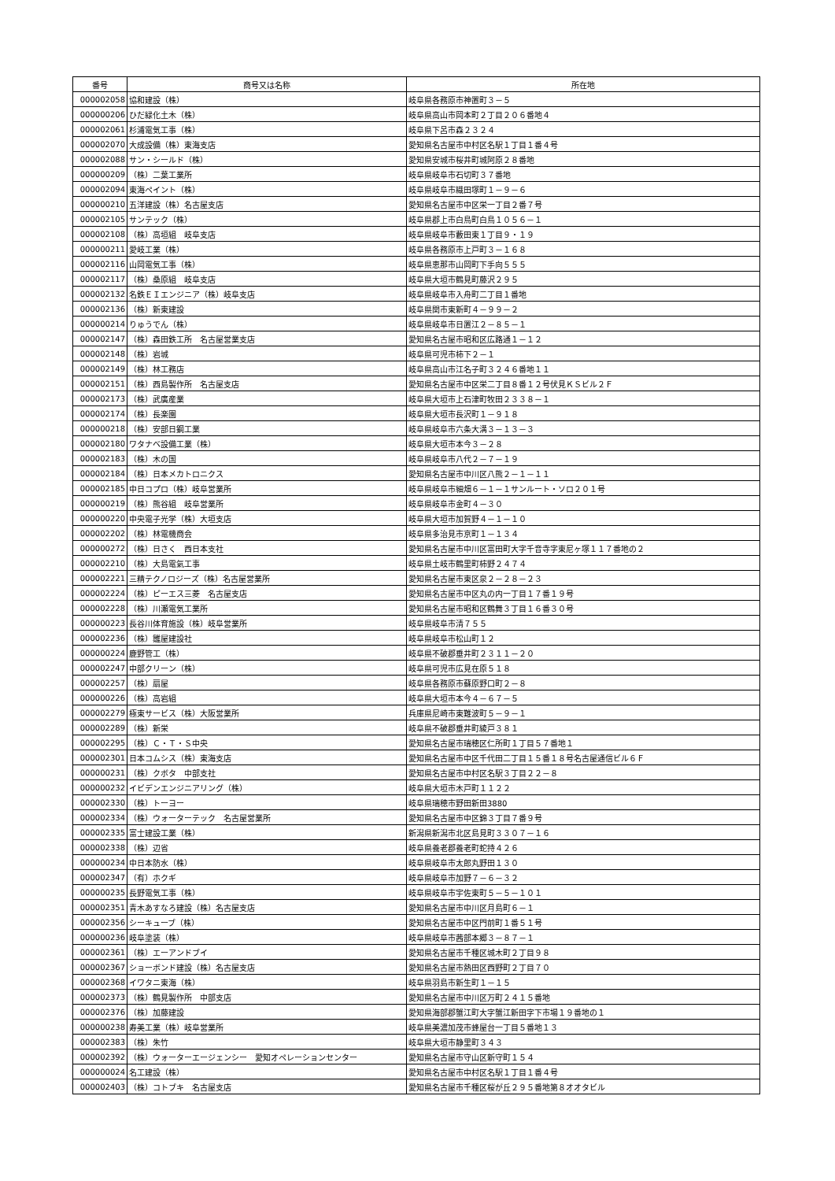| 番号 | 商号又は名称 | 所在地 |
| --- | --- | --- |
| 000002058 | 協和建設（株） | 岐阜県各務原市神置町３－５ |
| 000000206 | ひだ緑化土木（株） | 岐阜県高山市岡本町２丁目２０６番地４ |
| 000002061 | 杉浦電気工事（株） | 岐阜県下呂市森２３２４ |
| 000002070 | 大成設備（株）東海支店 | 愛知県名古屋市中村区名駅１丁目１番４号 |
| 000002088 | サン・シールド（株） | 愛知県安城市桜井町城阿原２８番地 |
| 000000209 | （株）二葉工業所 | 岐阜県岐阜市石切町３７番地 |
| 000002094 | 東海ペイント（株） | 岐阜県岐阜市織田塚町１－９－６ |
| 000000210 | 五洋建設（株）名古屋支店 | 愛知県名古屋市中区栄一丁目２番７号 |
| 000002105 | サンテック（株） | 岐阜県郡上市白鳥町白鳥１０５６－１ |
| 000002108 | （株）高垣組 岐阜支店 | 岐阜県岐阜市藪田東１丁目９・１９ |
| 000000211 | 愛岐工業（株） | 岐阜県各務原市上戸町３－１６８ |
| 000002116 | 山岡電気工事（株） | 岐阜県恵那市山岡町下手向５５５ |
| 000002117 | （株）桑原組 岐阜支店 | 岐阜県大垣市鶴見町藤沢２９５ |
| 000002132 | 名鉄ＥＩエンジニア（株）岐阜支店 | 岐阜県岐阜市入舟町二丁目１番地 |
| 000002136 | （株）新東建設 | 岐阜県関市東新町４－９９－２ |
| 000000214 | りゅうでん（株） | 岐阜県岐阜市日置江２－８５－１ |
| 000002147 | （株）森田鉄工所 名古屋営業支店 | 愛知県名古屋市昭和区広路通１－１２ |
| 000002148 | （株）岩城 | 岐阜県可児市柿下２－１ |
| 000002149 | （株）林工務店 | 岐阜県高山市江名子町３２４６番地１１ |
| 000002151 | （株）西島製作所 名古屋支店 | 愛知県名古屋市中区栄二丁目８番１２号伏見ＫＳビル２Ｆ |
| 000002173 | （株）武廣産業 | 岐阜県大垣市上石津町牧田２３３８－１ |
| 000002174 | （株）長楽園 | 岐阜県大垣市長沢町１－９１８ |
| 000000218 | （株）安部日鋼工業 | 岐阜県岐阜市六条大溝３－１３－３ |
| 000002180 | ワタナベ設備工業（株） | 岐阜県大垣市本今３－２８ |
| 000002183 | （株）木の国 | 岐阜県岐阜市八代２－７－１９ |
| 000002184 | （株）日本メカトロニクス | 愛知県名古屋市中川区八熊２－１－１１ |
| 000002185 | 中日コプロ（株）岐阜営業所 | 岐阜県岐阜市細畑６－１－１サンルート・ソロ２０１号 |
| 000000219 | （株）熊谷組 岐阜営業所 | 岐阜県岐阜市金町４－３０ |
| 000000220 | 中央電子光学（株）大垣支店 | 岐阜県大垣市加賀野４－１－１０ |
| 000002202 | （株）林電機商会 | 岐阜県多治見市京町１－１３４ |
| 000000272 | （株）日さく 西日本支社 | 愛知県名古屋市中川区富田町大字千音寺字東尼ヶ塚１１７番地の２ |
| 000002210 | （株）大島電氣工事 | 岐阜県土岐市鶴里町柿野２４７４ |
| 000002221 | 三精テクノロジーズ（株）名古屋営業所 | 愛知県名古屋市東区泉２－２８－２３ |
| 000002224 | （株）ピーエス三菱 名古屋支店 | 愛知県名古屋市中区丸の内一丁目１７番１９号 |
| 000002228 | （株）川瀬電気工業所 | 愛知県名古屋市昭和区鶴舞３丁目１６番３０号 |
| 000000223 | 長谷川体育施設（株）岐阜営業所 | 岐阜県岐阜市清７５５ |
| 000002236 | （株）雛屋建設社 | 岐阜県岐阜市松山町１２ |
| 000000224 | 鹿野管工（株） | 岐阜県不破郡垂井町２３１１－２０ |
| 000002247 | 中部クリーン（株） | 岐阜県可児市広見在原５１８ |
| 000002257 | （株）扇屋 | 岐阜県各務原市蘇原野口町２－８ |
| 000000226 | （株）高岩組 | 岐阜県大垣市本今４－６７－５ |
| 000002279 | 極東サービス（株）大阪営業所 | 兵庫県尼崎市東難波町５－９－１ |
| 000002289 | （株）新栄 | 岐阜県不破郡垂井町綾戸３８１ |
| 000002295 | （株）Ｃ・Ｔ・Ｓ中央 | 愛知県名古屋市瑞穂区仁所町１丁目５７番地１ |
| 000002301 | 日本コムシス（株）東海支店 | 愛知県名古屋市中区千代田二丁目１５番１８号名古屋通信ビル６Ｆ |
| 000000231 | （株）クボタ 中部支社 | 愛知県名古屋市中村区名駅３丁目２２－８ |
| 000000232 | イビデンエンジニアリング（株） | 岐阜県大垣市木戸町１１２２ |
| 000002330 | （株）トーヨー | 岐阜県瑞穂市野田新田3880 |
| 000002334 | （株）ウォーターテック 名古屋営業所 | 愛知県名古屋市中区錦３丁目７番９号 |
| 000002335 | 富士建設工業（株） | 新潟県新潟市北区島見町３３０７－１６ |
| 000002338 | （株）辺省 | 岐阜県養老郡養老町蛇持４２６ |
| 000000234 | 中日本防水（株） | 岐阜県岐阜市太郎丸野田１３０ |
| 000002347 | （有）ホクギ | 岐阜県岐阜市加野７－６－３２ |
| 000000235 | 長野電気工事（株） | 岐阜県岐阜市宇佐東町５－５－１０１ |
| 000002351 | 青木あすなろ建設（株）名古屋支店 | 愛知県名古屋市中川区月島町６－１ |
| 000002356 | シーキューブ（株） | 愛知県名古屋市中区門前町１番５１号 |
| 000000236 | 岐阜塗装（株） | 岐阜県岐阜市茜部本郷３－８７－１ |
| 000002361 | （株）エーアンドブイ | 愛知県名古屋市千種区城木町２丁目９８ |
| 000002367 | ショーボンド建設（株）名古屋支店 | 愛知県名古屋市熱田区西野町２丁目７０ |
| 000002368 | イワタニ東海（株） | 岐阜県羽島市新生町１－１５ |
| 000002373 | （株）鶴見製作所 中部支店 | 愛知県名古屋市中川区万町２４１５番地 |
| 000002376 | （株）加藤建設 | 愛知県海部郡蟹江町大字蟹江新田字下市場１９番地の１ |
| 000000238 | 寿美工業（株）岐阜営業所 | 岐阜県美濃加茂市蜂屋台一丁目５番地１３ |
| 000002383 | （株）朱竹 | 岐阜県大垣市静里町３４３ |
| 000002392 | （株）ウォーターエージェンシー 愛知オペレーションセンター | 愛知県名古屋市守山区新守町１５４ |
| 000000024 | 名工建設（株） | 愛知県名古屋市中村区名駅１丁目１番４号 |
| 000002403 | （株）コトブキ 名古屋支店 | 愛知県名古屋市千種区桜が丘２９５番地第８オオタビル |